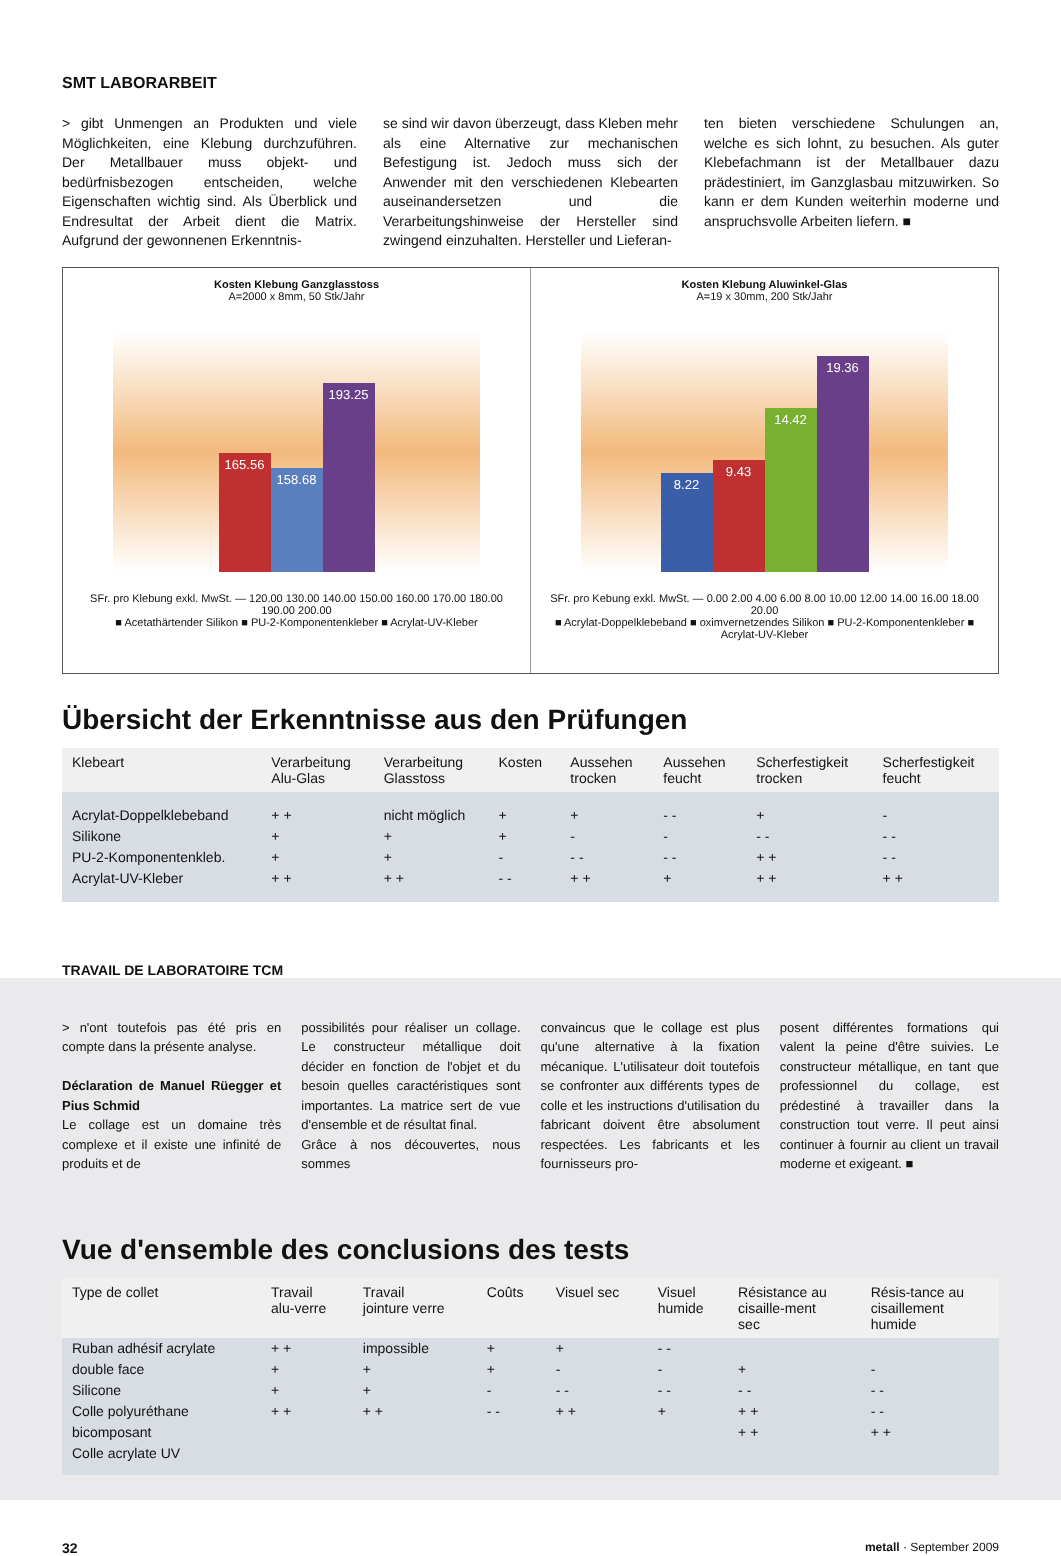SMT LABORARBEIT
> gibt Unmengen an Produkten und viele Möglichkeiten, eine Klebung durchzuführen. Der Metallbauer muss objekt- und bedürfnisbezogen entscheiden, welche Eigenschaften wichtig sind. Als Überblick und Endresultat der Arbeit dient die Matrix. Aufgrund der gewonnenen Erkenntnis-
se sind wir davon überzeugt, dass Kleben mehr als eine Alternative zur mechanischen Befestigung ist. Jedoch muss sich der Anwender mit den verschiedenen Klebearten auseinandersetzen und die Verarbeitungshinweise der Hersteller sind zwingend einzuhalten. Hersteller und Lieferan-
ten bieten verschiedene Schulungen an, welche es sich lohnt, zu besuchen. Als guter Klebefachmann ist der Metallbauer dazu prädestiniert, im Ganzglasbau mitzuwirken. So kann er dem Kunden weiterhin moderne und anspruchsvolle Arbeiten liefern. ■
Kosten Klebung Ganzglasstoss
A=2000 x 8mm, 50 Stk/Jahr
165.56
158.68
193.25
SFr. pro Klebung exkl. MwSt. — 120.00 130.00 140.00 150.00 160.00 170.00 180.00 190.00 200.00
■ Acetathärtender Silikon ■ PU-2-Komponentenkleber ■ Acrylat-UV-Kleber
Kosten Klebung Aluwinkel-Glas
A=19 x 30mm, 200 Stk/Jahr
8.22
9.43
14.42
19.36
SFr. pro Kebung exkl. MwSt. — 0.00 2.00 4.00 6.00 8.00 10.00 12.00 14.00 16.00 18.00 20.00
■ Acrylat-Doppelklebeband ■ oximvernetzendes Silikon ■ PU-2-Komponentenkleber ■ Acrylat-UV-Kleber
Übersicht der Erkenntnisse aus den Prüfungen
| Klebeart | Verarbeitung Alu-Glas | Verarbeitung Glasstoss | Kosten | Aussehen trocken | Aussehen feucht | Scherfestigkeit trocken | Scherfestigkeit feucht |
| --- | --- | --- | --- | --- | --- | --- | --- |
| Acrylat-Doppelklebeband | + + | nicht möglich | + | + | - - | + | - |
| Silikone | + | + | + | - | - | - - | - - |
| PU-2-Komponentenkleb. | + | + | - | - - | - - | + + | - - |
| Acrylat-UV-Kleber | + + | + + | - - | + + | + | + + | + + |
TRAVAIL DE LABORATOIRE TCM
> n'ont toutefois pas été pris en compte dans la présente analyse.
Déclaration de Manuel Rüegger et Pius Schmid
Le collage est un domaine très complexe et il existe une infinité de produits et de
possibilités pour réaliser un collage. Le constructeur métallique doit décider en fonction de l'objet et du besoin quelles caractéristiques sont importantes. La matrice sert de vue d'ensemble et de résultat final.
Grâce à nos découvertes, nous sommes
convaincus que le collage est plus qu'une alternative à la fixation mécanique. L'utilisateur doit toutefois se confronter aux différents types de colle et les instructions d'utilisation du fabricant doivent être absolument respectées. Les fabricants et les fournisseurs pro-
posent différentes formations qui valent la peine d'être suivies. Le constructeur métallique, en tant que professionnel du collage, est prédestiné à travailler dans la construction tout verre. Il peut ainsi continuer à fournir au client un travail moderne et exigeant. ■
Vue d'ensemble des conclusions des tests
| Type de collet | Travail alu-verre | Travail jointure verre | Coûts | Visuel sec | Visuel humide | Résistance au cisaille-ment sec | Résis-tance au cisaillement humide |
| --- | --- | --- | --- | --- | --- | --- | --- |
| Ruban adhésif acrylate | + + | impossible | + | + | - - | | |
| double face | + | + | + | - | - | + | - |
| Silicone | + | + | - | - - | - - | - - | - - |
| Colle polyuréthane | + + | + + | - - | + + | + | + + | - - |
| bicomposant | | | | | | + + | + + |
| Colle acrylate UV | | | | | | | |
32 metall · September 2009